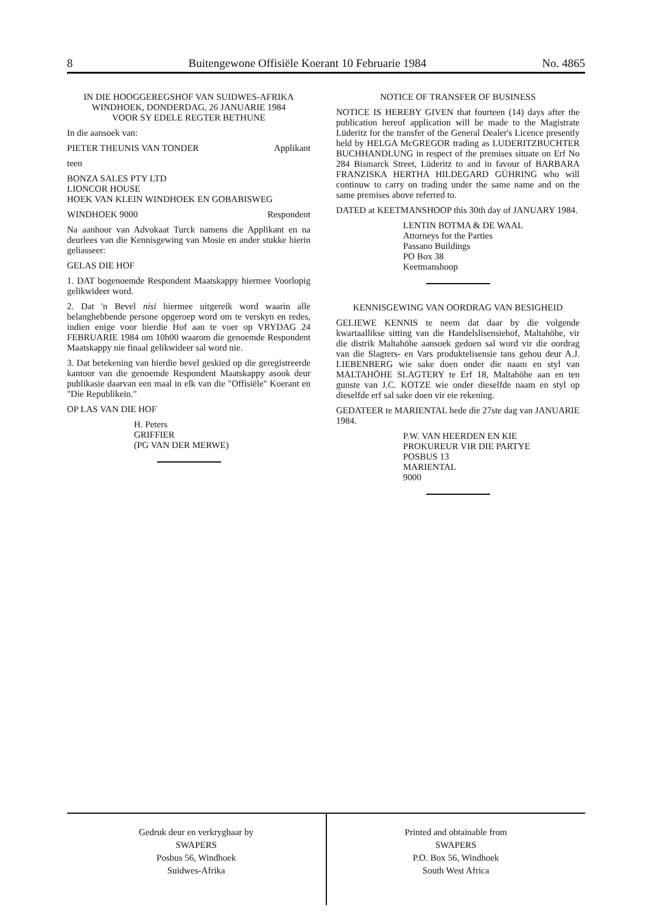8 Buitengewone Offisiële Koerant 10 Februarie 1984 No. 4865
IN DIE HOOGGEREGSHOF VAN SUIDWES-AFRIKA
WINDHOEK, DONDERDAG, 26 JANUARIE 1984
VOOR SY EDELE REGTER BETHUNE
In die aansoek van:
PIETER THEUNIS VAN TONDER Applikant
teen
BONZA SALES PTY LTD
LIONCOR HOUSE
HOEK VAN KLEIN WINDHOEK EN GOBABISWEG
WINDHOEK 9000 Respondent
Na aanhoor van Advokaat Turck namens die Applikant en na deurlees van die Kennisgewing van Mosie en ander stukke hierin geliasseer:
GELAS DIE HOF
1. DAT bogenoemde Respondent Maatskappy hiermee Voorlopig gelikwideer word.
2. Dat 'n Bevel nisi hiermee uitgereik word waarin alle belanghebbende persone opgeroep word om te verskyn en redes, indien enige voor hierdie Hof aan te voer op VRYDAG 24 FEBRUARIE 1984 om 10h00 waarom die genoemde Respondent Maatskappy nie finaal gelikwideer sal word nie.
3. Dat betekening van hierdie bevel geskied op die geregistreerde kantoor van die genoemde Respondent Maatskappy asook deur publikasie daarvan een maal in elk van die "Offisiële" Koerant en "Die Republikein."
OP LAS VAN DIE HOF
H. Peters
GRIFFIER
(PG VAN DER MERWE)
NOTICE OF TRANSFER OF BUSINESS
NOTICE IS HEREBY GIVEN that fourteen (14) days after the publication hereof application will be made to the Magistrate Lüderitz for the transfer of the General Dealer's Licence presently held by HELGA McGREGOR trading as LUDERITZBUCHTER BUCHHANDLUNG in respect of the premises situate on Erf No 284 Bismarck Street, Lüderitz to and in favour of BARBARA FRANZISKA HERTHA HILDEGARD GÜHRING who will continuw to carry on trading under the same name and on the same premises above referred to.
DATED at KEETMANSHOOP this 30th day of JANUARY 1984.
LENTIN BOTMA & DE WAAL
Attorneys for the Parties
Passano Buildings
PO Box 38
Keetmanshoop
KENNISGEWING VAN OORDRAG VAN BESIGHEID
GELIEWE KENNIS te neem dat daar by die volgende kwartaallikse sitting van die Handelslisensiehof, Maltahöhe, vir die distrik Maltahöhe aansoek gedoen sal word vir die oordrag van die Slagters- en Vars produktelisensie tans gehou deur A.J. LIEBENBERG wie sake doen onder die naam en styl van MALTAHÖHE SLAGTERY te Erf 18, Maltahöhe aan en ten gunste van J.C. KOTZE wie onder dieselfde naam en styl op dieselfde erf sal sake doen vir eie rekening.
GEDATEER te MARIENTAL hede die 27ste dag van JANUARIE 1984.
P.W. VAN HEERDEN EN KIE
PROKUREUR VIR DIE PARTYE
POSBUS 13
MARIENTAL
9000
Gedruk deur en verkrygbaar by
SWAPERS
Posbus 56, Windhoek
Suidwes-Afrika
Printed and obtainable from
SWAPERS
P.O. Box 56, Windhoek
South West Africa